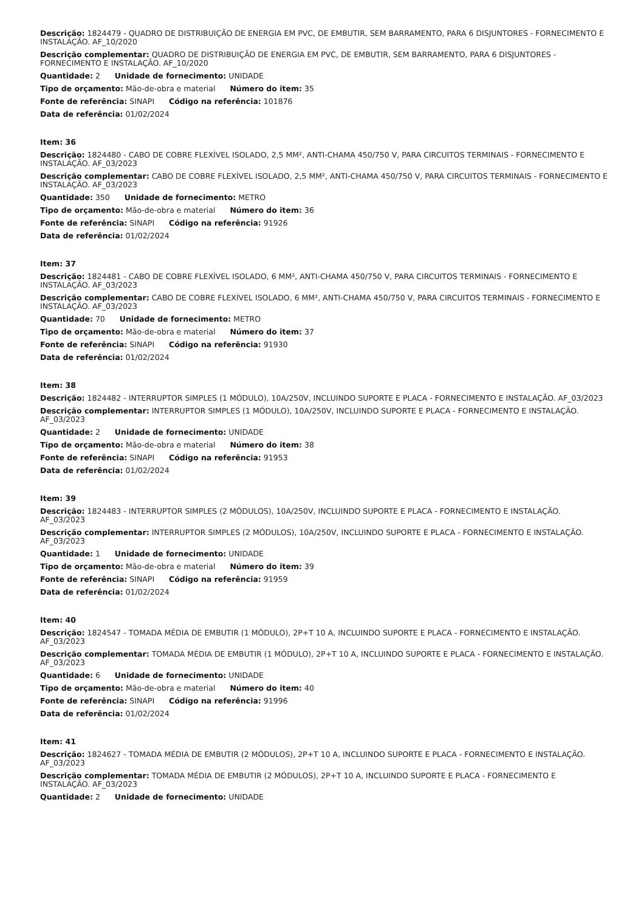Descrição: 1824479 - QUADRO DE DISTRIBUIÇÃO DE ENERGIA EM PVC, DE EMBUTIR, SEM BARRAMENTO, PARA 6 DISJUNTORES - FORNECIMENTO E INSTALAÇÃO. AF_10/2020
Descrição complementar: QUADRO DE DISTRIBUIÇÃO DE ENERGIA EM PVC, DE EMBUTIR, SEM BARRAMENTO, PARA 6 DISJUNTORES - FORNECIMENTO E INSTALAÇÃO. AF_10/2020
Quantidade: 2 Unidade de fornecimento: UNIDADE
Tipo de orçamento: Mão-de-obra e material Número do item: 35
Fonte de referência: SINAPI Código na referência: 101876
Data de referência: 01/02/2024
Item: 36
Descrição: 1824480 - CABO DE COBRE FLEXÍVEL ISOLADO, 2,5 MM², ANTI-CHAMA 450/750 V, PARA CIRCUITOS TERMINAIS - FORNECIMENTO E INSTALAÇÃO. AF_03/2023
Descrição complementar: CABO DE COBRE FLEXÍVEL ISOLADO, 2,5 MM², ANTI-CHAMA 450/750 V, PARA CIRCUITOS TERMINAIS - FORNECIMENTO E INSTALAÇÃO. AF_03/2023
Quantidade: 350 Unidade de fornecimento: METRO
Tipo de orçamento: Mão-de-obra e material Número do item: 36
Fonte de referência: SINAPI Código na referência: 91926
Data de referência: 01/02/2024
Item: 37
Descrição: 1824481 - CABO DE COBRE FLEXÍVEL ISOLADO, 6 MM², ANTI-CHAMA 450/750 V, PARA CIRCUITOS TERMINAIS - FORNECIMENTO E INSTALAÇÃO. AF_03/2023
Descrição complementar: CABO DE COBRE FLEXÍVEL ISOLADO, 6 MM², ANTI-CHAMA 450/750 V, PARA CIRCUITOS TERMINAIS - FORNECIMENTO E INSTALAÇÃO. AF_03/2023
Quantidade: 70 Unidade de fornecimento: METRO
Tipo de orçamento: Mão-de-obra e material Número do item: 37
Fonte de referência: SINAPI Código na referência: 91930
Data de referência: 01/02/2024
Item: 38
Descrição: 1824482 - INTERRUPTOR SIMPLES (1 MÓDULO), 10A/250V, INCLUINDO SUPORTE E PLACA - FORNECIMENTO E INSTALAÇÃO. AF_03/2023
Descrição complementar: INTERRUPTOR SIMPLES (1 MÓDULO), 10A/250V, INCLUINDO SUPORTE E PLACA - FORNECIMENTO E INSTALAÇÃO. AF_03/2023
Quantidade: 2 Unidade de fornecimento: UNIDADE
Tipo de orçamento: Mão-de-obra e material Número do item: 38
Fonte de referência: SINAPI Código na referência: 91953
Data de referência: 01/02/2024
Item: 39
Descrição: 1824483 - INTERRUPTOR SIMPLES (2 MÓDULOS), 10A/250V, INCLUINDO SUPORTE E PLACA - FORNECIMENTO E INSTALAÇÃO. AF_03/2023
Descrição complementar: INTERRUPTOR SIMPLES (2 MÓDULOS), 10A/250V, INCLUINDO SUPORTE E PLACA - FORNECIMENTO E INSTALAÇÃO. AF_03/2023
Quantidade: 1 Unidade de fornecimento: UNIDADE
Tipo de orçamento: Mão-de-obra e material Número do item: 39
Fonte de referência: SINAPI Código na referência: 91959
Data de referência: 01/02/2024
Item: 40
Descrição: 1824547 - TOMADA MÉDIA DE EMBUTIR (1 MÓDULO), 2P+T 10 A, INCLUINDO SUPORTE E PLACA - FORNECIMENTO E INSTALAÇÃO. AF_03/2023
Descrição complementar: TOMADA MÉDIA DE EMBUTIR (1 MÓDULO), 2P+T 10 A, INCLUINDO SUPORTE E PLACA - FORNECIMENTO E INSTALAÇÃO. AF_03/2023
Quantidade: 6 Unidade de fornecimento: UNIDADE
Tipo de orçamento: Mão-de-obra e material Número do item: 40
Fonte de referência: SINAPI Código na referência: 91996
Data de referência: 01/02/2024
Item: 41
Descrição: 1824627 - TOMADA MÉDIA DE EMBUTIR (2 MÓDULOS), 2P+T 10 A, INCLUINDO SUPORTE E PLACA - FORNECIMENTO E INSTALAÇÃO. AF_03/2023
Descrição complementar: TOMADA MÉDIA DE EMBUTIR (2 MÓDULOS), 2P+T 10 A, INCLUINDO SUPORTE E PLACA - FORNECIMENTO E INSTALAÇÃO. AF_03/2023
Quantidade: 2 Unidade de fornecimento: UNIDADE